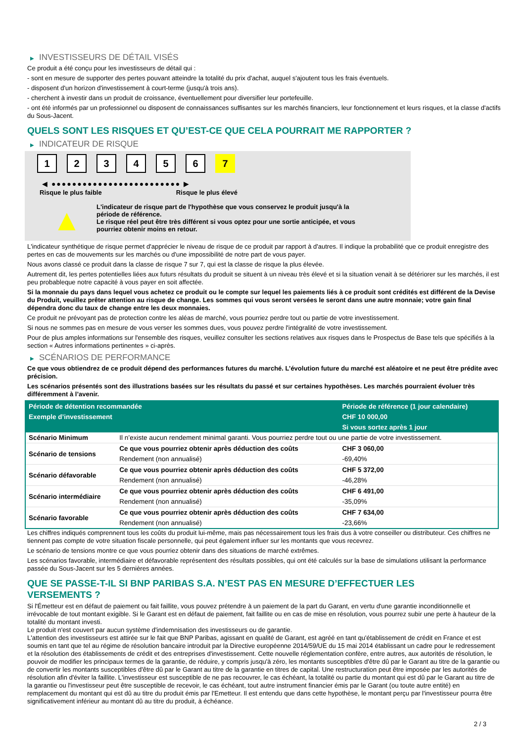▶ INVESTISSEURS DE DÉTAIL VISÉS
Ce produit a été conçu pour les investisseurs de détail qui :
- sont en mesure de supporter des pertes pouvant atteindre la totalité du prix d'achat, auquel s'ajoutent tous les frais éventuels.
- disposent d'un horizon d'investissement à court-terme (jusqu'à trois ans).
- cherchent à investir dans un produit de croissance, éventuellement pour diversifier leur portefeuille.
- ont été informés par un professionnel ou disposent de connaissances suffisantes sur les marchés financiers, leur fonctionnement et leurs risques, et la classe d'actifs du Sous-Jacent.
QUELS SONT LES RISQUES ET QU’EST-CE QUE CELA POURRAIT ME RAPPORTER ?
▶ INDICATEUR DE RISQUE
1 2 3 4 5 6 7
◀ ●●●●●●●●●●●●●●●●●●●●●●●●● ▶
Risque le plus faible Risque le plus élevé
▲
L'indicateur de risque part de l'hypothèse que vous conservez le produit jusqu'à la période de référence.
Le risque réel peut être très différent si vous optez pour une sortie anticipée, et vous pourriez obtenir moins en retour.
L'indicateur synthétique de risque permet d'apprécier le niveau de risque de ce produit par rapport à d'autres. Il indique la probabilité que ce produit enregistre des pertes en cas de mouvements sur les marchés ou d'une impossibilité de notre part de vous payer.
Nous avons classé ce produit dans la classe de risque 7 sur 7, qui est la classe de risque la plus élevée.
Autrement dit, les pertes potentielles liées aux futurs résultats du produit se situent à un niveau très élevé et si la situation venait à se détériorer sur les marchés, il est peu probableque notre capacité à vous payer en soit affectée.
Si la monnaie du pays dans lequel vous achetez ce produit ou le compte sur lequel les paiements liés à ce produit sont crédités est différent de la Devise du Produit, veuillez prêter attention au risque de change. Les sommes qui vous seront versées le seront dans une autre monnaie; votre gain final dépendra donc du taux de change entre les deux monnaies.
Ce produit ne prévoyant pas de protection contre les aléas de marché, vous pourriez perdre tout ou partie de votre investissement.
Si nous ne sommes pas en mesure de vous verser les sommes dues, vous pouvez perdre l'intégralité de votre investissement.
Pour de plus amples informations sur l'ensemble des risques, veuillez consulter les sections relatives aux risques dans le Prospectus de Base tels que spécifiés à la section « Autres informations pertinentes » ci-après.
▶ SCÉNARIOS DE PERFORMANCE
Ce que vous obtiendrez de ce produit dépend des performances futures du marché. L’évolution future du marché est aléatoire et ne peut être prédite avec précision.
Les scénarios présentés sont des illustrations basées sur les résultats du passé et sur certaines hypothèses. Les marchés pourraient évoluer très différemment à l’avenir.
| Période de détention recommandée | | Période de référence (1 jour calendaire) |
| Exemple d’investissement | | CHF 10 000,00 |
| | | Si vous sortez après 1 jour |
| Scénario Minimum | Il n’existe aucun rendement minimal garanti. Vous pourriez perdre tout ou une partie de votre investissement. | |
| Scénario de tensions | Ce que vous pourriez obtenir après déduction des coûts | CHF 3 060,00 |
| | Rendement (non annualisé) | -69,40% |
| Scénario défavorable | Ce que vous pourriez obtenir après déduction des coûts | CHF 5 372,00 |
| | Rendement (non annualisé) | -46,28% |
| Scénario intermédiaire | Ce que vous pourriez obtenir après déduction des coûts | CHF 6 491,00 |
| | Rendement (non annualisé) | -35,09% |
| Scénario favorable | Ce que vous pourriez obtenir après déduction des coûts | CHF 7 634,00 |
| | Rendement (non annualisé) | -23,66% |
Les chiffres indiqués comprennent tous les coûts du produit lui-même, mais pas nécessairement tous les frais dus à votre conseiller ou distributeur. Ces chiffres ne tiennent pas compte de votre situation fiscale personnelle, qui peut également influer sur les montants que vous recevrez.
Le scénario de tensions montre ce que vous pourriez obtenir dans des situations de marché extrêmes.
Les scénarios favorable, intermédiaire et défavorable représentent des résultats possibles, qui ont été calculés sur la base de simulations utilisant la performance passée du Sous-Jacent sur les 5 dernières années.
QUE SE PASSE-T-IL SI BNP PARIBAS S.A. N’EST PAS EN MESURE D’EFFECTUER LES
VERSEMENTS ?
Si l'Émetteur est en défaut de paiement ou fait faillite, vous pouvez prétendre à un paiement de la part du Garant, en vertu d'une garantie inconditionnelle et irrévocable de tout montant exigible. Si le Garant est en défaut de paiement, fait faillite ou en cas de mise en résolution, vous pourrez subir une perte à hauteur de la totalité du montant investi.
Le produit n'est couvert par aucun système d'indemnisation des investisseurs ou de garantie.
L'attention des investisseurs est attirée sur le fait que BNP Paribas, agissant en qualité de Garant, est agréé en tant qu'établissement de crédit en France et est soumis en tant que tel au régime de résolution bancaire introduit par la Directive européenne 2014/59/UE du 15 mai 2014 établissant un cadre pour le redressement et la résolution des établissements de crédit et des entreprises d'investissement. Cette nouvelle réglementation confère, entre autres, aux autorités de résolution, le pouvoir de modifier les principaux termes de la garantie, de réduire, y compris jusqu'à zéro, les montants susceptibles d'être dû par le Garant au titre de la garantie ou de convertir les montants susceptibles d'être dû par le Garant au titre de la garantie en titres de capital. Une restructuration peut être imposée par les autorités de résolution afin d'éviter la faillite. L'investisseur est susceptible de ne pas recouvrer, le cas échéant, la totalité ou partie du montant qui est dû par le Garant au titre de la garantie ou l'investisseur peut être susceptible de recevoir, le cas échéant, tout autre instrument financier émis par le Garant (ou toute autre entité) en remplacement du montant qui est dû au titre du produit émis par l'Emetteur. Il est entendu que dans cette hypothèse, le montant perçu par l'investisseur pourra être significativement inférieur au montant dû au titre du produit, à échéance.
2 / 3